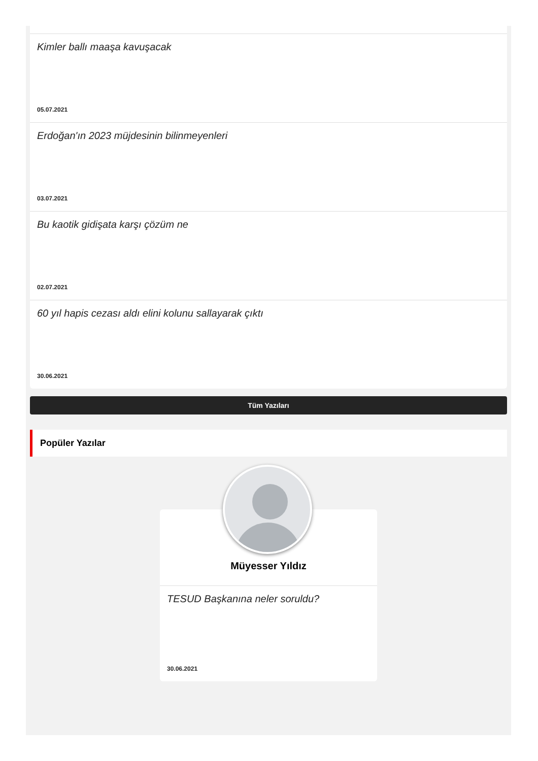Kimler ballı maaşa kavuşacak
05.07.2021
Erdoğan'ın 2023 müjdesinin bilinmeyenleri
03.07.2021
Bu kaotik gidişata karşı çözüm ne
02.07.2021
60 yıl hapis cezası aldı elini kolunu sallayarak çıktı
30.06.2021
Tüm Yazıları
Popüler Yazılar
Müyesser Yıldız
TESUD Başkanına neler soruldu?
30.06.2021